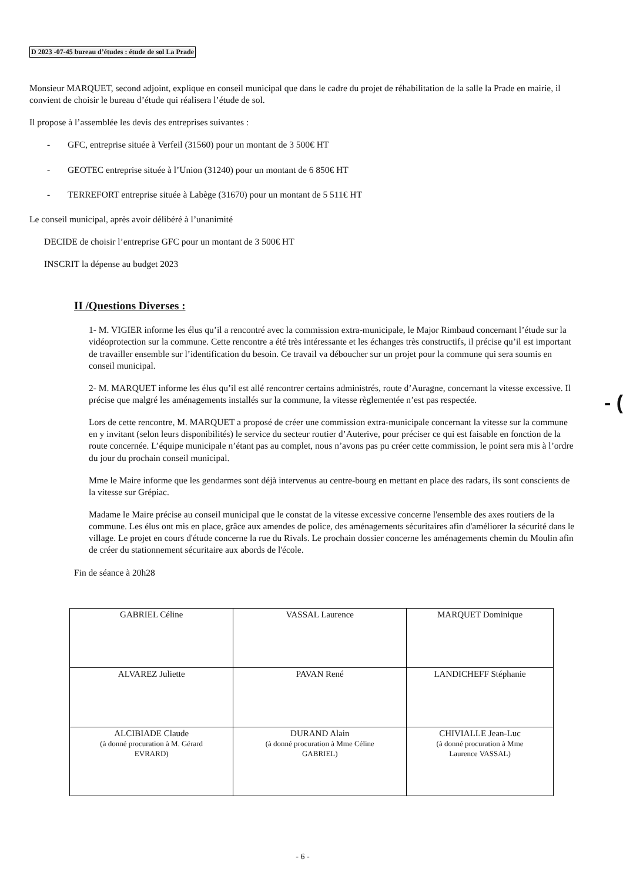D 2023 -07-45 bureau d’études : étude de sol La Prade
Monsieur MARQUET, second adjoint, explique en conseil municipal que dans le cadre du projet de réhabilitation de la salle la Prade en mairie, il convient de choisir le bureau d’étude qui réalisera l’étude de sol.
Il propose à l’assemblée les devis des entreprises suivantes :
- GFC, entreprise située à Verfeil (31560) pour un montant de 3 500€ HT
- GEOTEC entreprise située à l’Union (31240) pour un montant de 6 850€ HT
- TERREFORT entreprise située à Labège (31670) pour un montant de 5 511€ HT
Le conseil municipal, après avoir délibéré à l’unanimité
DECIDE de choisir l’entreprise GFC pour un montant de 3 500€ HT
INSCRIT la dépense au budget 2023
II /Questions Diverses :
1- M. VIGIER informe les élus qu’il a rencontré avec la commission extra-municipale, le Major Rimbaud concernant l’étude sur la vidéoprotection sur la commune. Cette rencontre a été très intéressante et les échanges très constructifs, il précise qu’il est important de travailler ensemble sur l’identification du besoin. Ce travail va déboucher sur un projet pour la commune qui sera soumis en conseil municipal.
2- M. MARQUET informe les élus qu’il est allé rencontrer certains administrés, route d’Auragne, concernant la vitesse excessive. Il précise que malgré les aménagements installés sur la commune, la vitesse règlementée n’est pas respectée.
Lors de cette rencontre, M. MARQUET a proposé de créer une commission extra-municipale concernant la vitesse sur la commune en y invitant (selon leurs disponibilités) le service du secteur routier d’Auterive, pour préciser ce qui est faisable en fonction de la route concernée. L’équipe municipale n’étant pas au complet, nous n’avons pas pu créer cette commission, le point sera mis à l’ordre du jour du prochain conseil municipal.
Mme le Maire informe que les gendarmes sont déjà intervenus au centre-bourg en mettant en place des radars, ils sont conscients de la vitesse sur Grépiac.
Madame le Maire précise au conseil municipal que le constat de la vitesse excessive concerne l'ensemble des axes routiers de la commune. Les élus ont mis en place, grâce aux amendes de police, des aménagements sécuritaires afin d'améliorer la sécurité dans le village. Le projet en cours d'étude concerne la rue du Rivals. Le prochain dossier concerne les aménagements chemin du Moulin afin de créer du stationnement sécuritaire aux abords de l'école.
Fin de séance à 20h28
| GABRIEL Céline | VASSAL Laurence | MARQUET Dominique |
| ALVAREZ Juliette | PAVAN René | LANDICHEFF Stéphanie |
| ALCIBIADE Claude (à donné procuration à M. Gérard EVRARD) | DURAND Alain (à donné procuration à Mme Céline GABRIEL) | CHIVIALLE Jean-Luc (à donné procuration à Mme Laurence VASSAL) |
- 6 -
- (